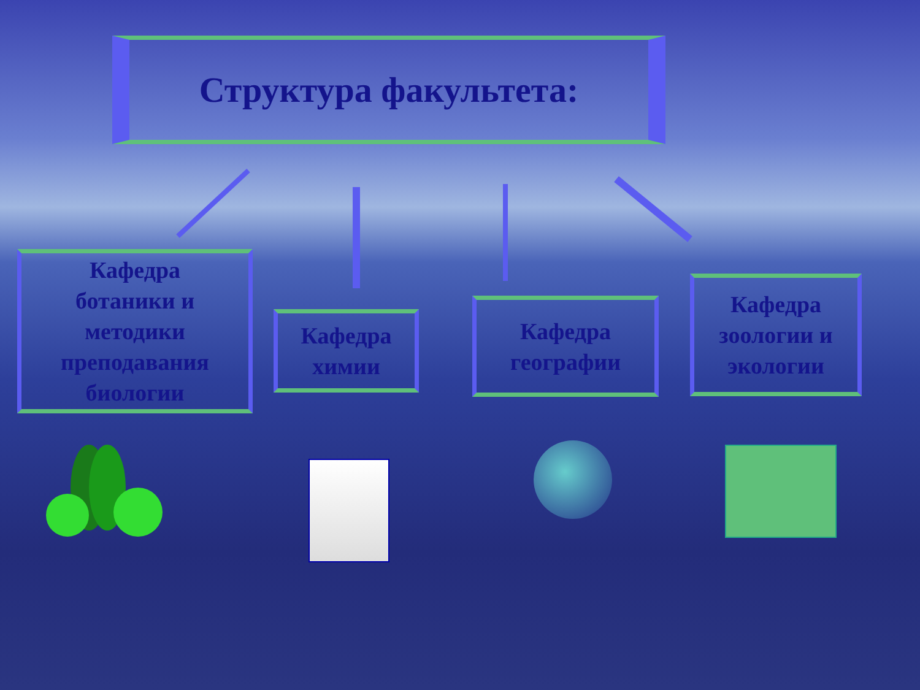Структура факультета:
Кафедра
ботаники и
методики
преподавания
биологии
Кафедра
химии
Кафедра
географии
Кафедра
зоологии и
экологии